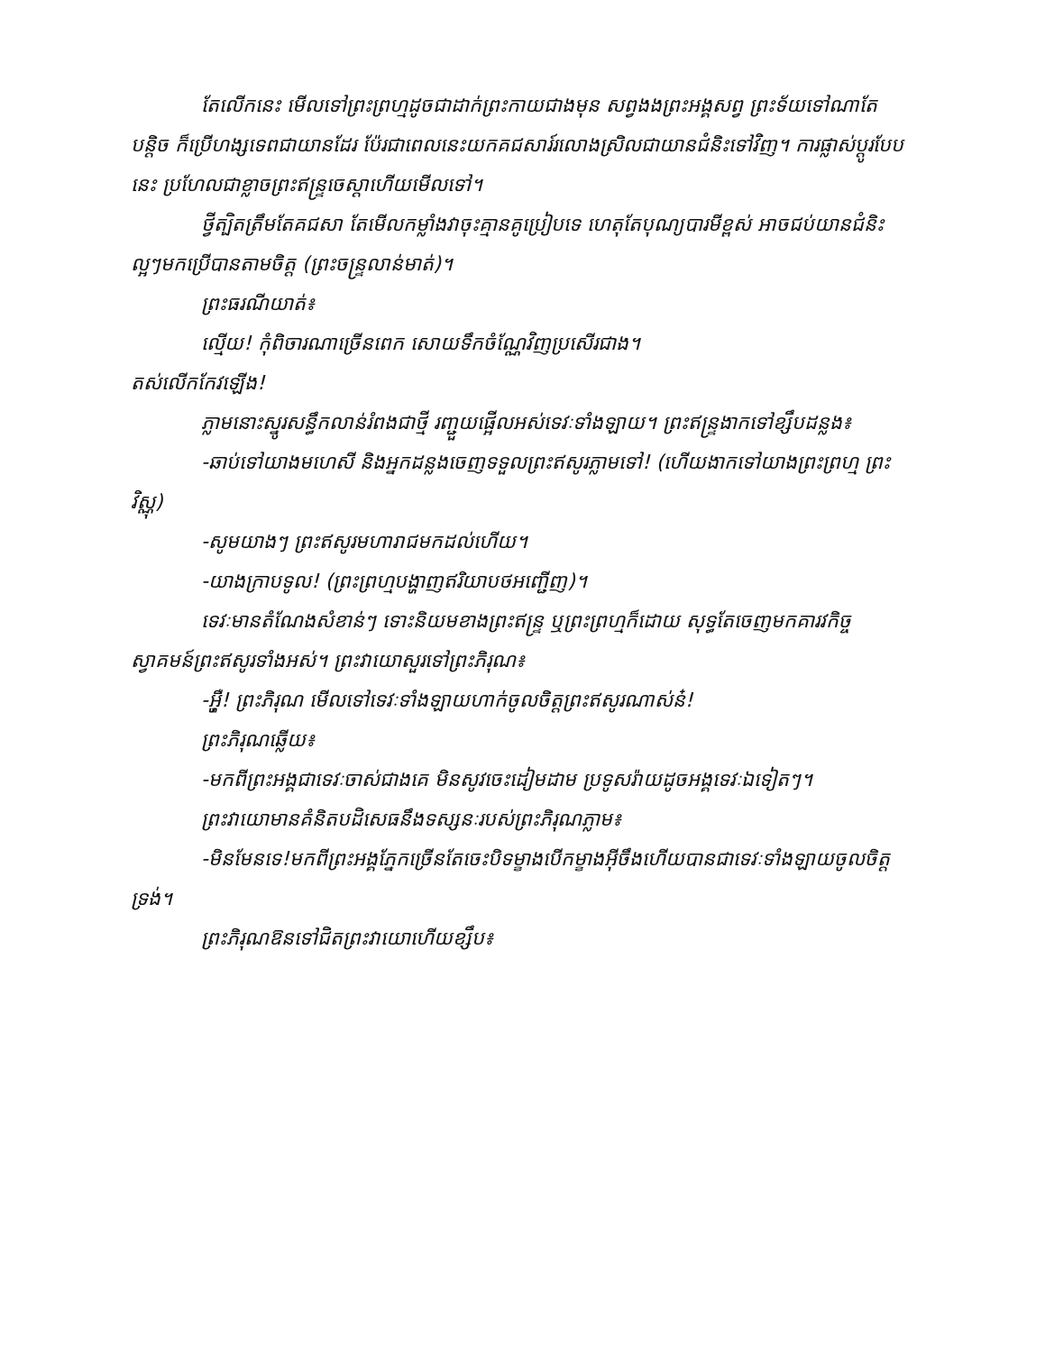តែលើកនេះ មើលទៅព្រះព្រហ្មដូចជាដាក់ព្រះកាយជាងមុន សព្វងងព្រះអង្គសព្វ ព្រះទ័យទៅណាតែបន្តិច ក៏ប្រើហង្សទេពជាយានដែរ ប៉ែរជាពេលនេះយកគជសារ៍រលោងស្រិលជាយានជំនិះទៅវិញ។ ការផ្លាស់ប្តូរបែបនេះ ប្រហែលជាខ្លាចព្រះឥន្ទ្រចេស្តាហើយមើលទៅ។
ថ្វីត្បិតត្រឹមតែគជសា តែមើលកម្លាំងវាចុះគ្មានគូប្រៀបទេ ហេតុតែបុណ្យបារមីខ្ពស់ អាចជប់យានជំនិះល្អៗមកប្រើបានតាមចិត្ត (ព្រះចន្ទ្រលាន់មាត់)។
ព្រះធរណីយាត់៖
ល្មើយ! កុំពិចារណាច្រើនពេក សោយទឹកចំណ្ណែវិញប្រសើរជាង។
តស់លើកកែវឡើង!
ភ្លាមនោះស្នូរសន្ធឹកលាន់រំពងជាថ្មី រញ្ជួយផ្អើលអស់ទេវៈទាំងឡាយ។ ព្រះឥន្ទ្រងាកទៅខ្សឹបដន្លង៖
-ឆាប់ទៅយាងមហេសី និងអ្នកដន្លងចេញទទួលព្រះឥសូរភ្លាមទៅ! (ហើយងាកទៅយាងព្រះព្រហ្ម ព្រះវិស្ណុ)
-សូមយាងៗ ព្រះឥសូរមហារាជមកដល់ហើយ។
-យាងក្រាបទូល! (ព្រះព្រហ្មបង្ហាញឥរិយាបថអញ្ជើញ)។
ទេវៈមានតំណែងសំខាន់ៗ ទោះនិយមខាងព្រះឥន្ទ្រ ឬព្រះព្រហ្មក៏ដោយ សុទ្ធតែចេញមកគារវកិច្ចស្វាគមន៍ព្រះឥសូរទាំងអស់។ ព្រះវាយោសួរទៅព្រះភិរុណ៖
-អ៊្ហឺ! ព្រះភិរុណ មើលទៅទេវៈទាំងឡាយហាក់ចូលចិត្តព្រះឥសូរណាស់ន៎!
ព្រះភិរុណឆ្លើយ៖
-មកពីព្រះអង្គជាទេវៈចាស់ជាងគេ មិនសូវចេះដៀមដាម ប្រទូសរ៉ាយដូចអង្គទេវៈឯទៀតៗ។
ព្រះវាយោមានគំនិតបដិសេធនឹងទស្សនៈរបស់ព្រះភិរុណភ្លាម៖
-មិនមែនទេ!មកពីព្រះអង្គភ្នែកច្រើនតែចេះបិទម្ខាងបើកម្ខាងអ៊ីចឹងហើយបានជាទេវៈទាំងឡាយចូលចិត្តទ្រង់។
ព្រះភិរុណឱនទៅជិតព្រះវាយោហើយខ្សឹប៖